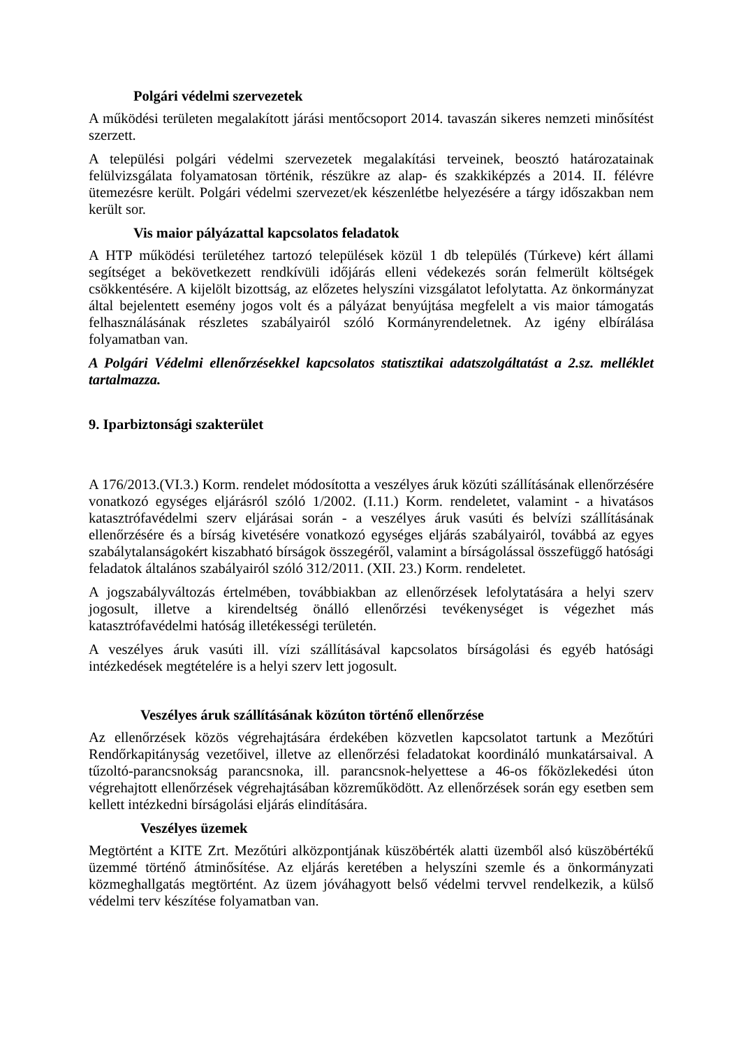Polgári védelmi szervezetek
A működési területen megalakított járási mentőcsoport 2014. tavaszán sikeres nemzeti minősítést szerzett.
A települési polgári védelmi szervezetek megalakítási terveinek, beosztó határozatainak felülvizsgálata folyamatosan történik, részükre az alap- és szakkiképzés a 2014. II. félévre ütemezésre került. Polgári védelmi szervezet/ek készenlétbe helyezésére a tárgy időszakban nem került sor.
Vis maior pályázattal kapcsolatos feladatok
A HTP működési területéhez tartozó települések közül 1 db település (Túrkeve) kért állami segítséget a bekövetkezett rendkívüli időjárás elleni védekezés során felmerült költségek csökkentésére. A kijelölt bizottság, az előzetes helyszíni vizsgálatot lefolytatta. Az önkormányzat által bejelentett esemény jogos volt és a pályázat benyújtása megfelelt a vis maior támogatás felhasználásának részletes szabályairól szóló Kormányrendeletnek. Az igény elbírálása folyamatban van.
A Polgári Védelmi ellenőrzésekkel kapcsolatos statisztikai adatszolgáltatást a 2.sz. melléklet tartalmazza.
9. Iparbiztonsági szakterület
A 176/2013.(VI.3.) Korm. rendelet módosította a veszélyes áruk közúti szállításának ellenőrzésére vonatkozó egységes eljárásról szóló 1/2002. (I.11.) Korm. rendeletet, valamint - a hivatásos katasztrófavédelmi szerv eljárásai során - a veszélyes áruk vasúti és belvízi szállításának ellenőrzésére és a bírság kivetésére vonatkozó egységes eljárás szabályairól, továbbá az egyes szabálytalanságokért kiszabható bírságok összegéről, valamint a bírságolással összefüggő hatósági feladatok általános szabályairól szóló 312/2011. (XII. 23.) Korm. rendeletet.
A jogszabályváltozás értelmében, továbbiakban az ellenőrzések lefolytatására a helyi szerv jogosult, illetve a kirendeltség önálló ellenőrzési tevékenységet is végezhet más katasztrófavédelmi hatóság illetékességi területén.
A veszélyes áruk vasúti ill. vízi szállításával kapcsolatos bírságolási és egyéb hatósági intézkedések megtételére is a helyi szerv lett jogosult.
Veszélyes áruk szállításának közúton történő ellenőrzése
Az ellenőrzések közös végrehajtására érdekében közvetlen kapcsolatot tartunk a Mezőtúri Rendőrkapitányság vezetőivel, illetve az ellenőrzési feladatokat koordináló munkatársaival. A tűzoltó-parancsnokság parancsnoka, ill. parancsnok-helyettese a 46-os főközlekedési úton végrehajtott ellenőrzések végrehajtásában közreműködött. Az ellenőrzések során egy esetben sem kellett intézkedni bírságolási eljárás elindítására.
Veszélyes üzemek
Megtörtént a KITE Zrt. Mezőtúri alközpontjának küszöbérték alatti üzemből alsó küszöbértékű üzemmé történő átminősítése. Az eljárás keretében a helyszíni szemle és a önkormányzati közmeghallgatás megtörtént. Az üzem jóváhagyott belső védelmi tervvel rendelkezik, a külső védelmi terv készítése folyamatban van.